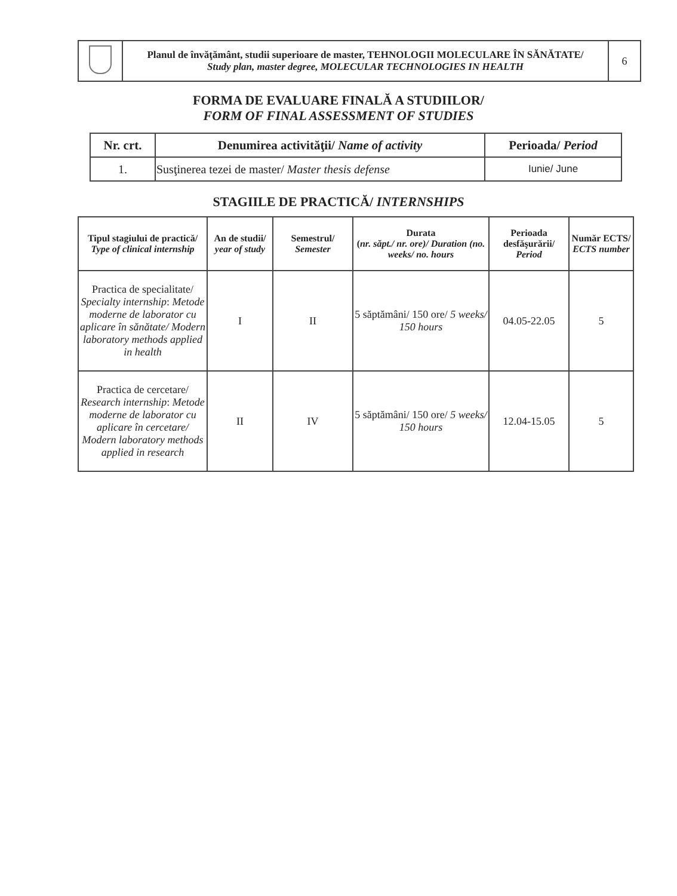| | Planul de învăţământ, studii superioare de master, TEHNOLOGII MOLECULARE ÎN SĂNĂTATE/ Study plan, master degree, MOLECULAR TECHNOLOGIES IN HEALTH | 6 |
FORMA DE EVALUARE FINALĂ A STUDIILOR/
FORM OF FINAL ASSESSMENT OF STUDIES
| Nr. crt. | Denumirea activităţii/ Name of activity | Perioada/ Period |
| --- | --- | --- |
| 1. | Susţinerea tezei de master/ Master thesis defense | Iunie/ June |
STAGIILE DE PRACTICĂ/ INTERNSHIPS
| Tipul stagiului de practică/ Type of clinical internship | An de studii/ year of study | Semestrul/ Semester | Durata ( nr. săpt./ nr. ore)/ Duration (no. weeks/ no. hours | Perioada desfăşurării/ Period | Număr ECTS/ ECTS number |
| --- | --- | --- | --- | --- | --- |
| Practica de specialitate/ Specialty internship : Metode moderne de laborator cu aplicare în sănătate/ Modern laboratory methods applied in health | I | II | 5 săptămâni/ 150 ore/ 5 weeks/ 150 hours | 04.05-22.05 | 5 |
| Practica de cercetare/ Research internship : Metode moderne de laborator cu aplicare în cercetare/ Modern laboratory methods applied in research | II | IV | 5 săptămâni/ 150 ore/ 5 weeks/ 150 hours | 12.04-15.05 | 5 |